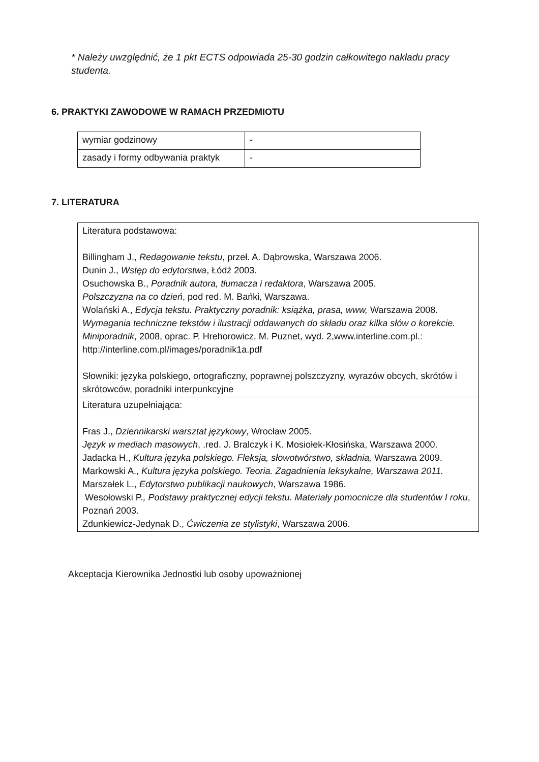* Należy uwzględnić, że 1 pkt ECTS odpowiada 25-30 godzin całkowitego nakładu pracy studenta.
6. PRAKTYKI ZAWODOWE W RAMACH PRZEDMIOTU
| wymiar godzinowy | - |
| zasady i formy odbywania praktyk | - |
7. LITERATURA
| Literatura podstawowa: Billingham J., Redagowanie tekstu , przeł. A. Dąbrowska, Warszawa 2006. Dunin J., Wstęp do edytorstwa , Łódź 2003. Osuchowska B., Poradnik autora, tłumacza i redaktora , Warszawa 2005. Polszczyzna na co dzień , pod red. M. Bańki, Warszawa. Wolański A., Edycja tekstu. Praktyczny poradnik: książka, prasa, www, Warszawa 2008. Wymagania techniczne tekstów i ilustracji oddawanych do składu oraz kilka słów o korekcie. Miniporadnik , 2008, oprac. P. Hrehorowicz, M. Puznet, wyd. 2,www.interline.com.pl.: http://interline.com.pl/images/poradnik1a.pdf Słowniki: języka polskiego, ortograficzny, poprawnej polszczyzny, wyrazów obcych, skrótów i skrótowców, poradniki interpunkcyjne |
| Literatura uzupełniająca: Fras J., Dziennikarski warsztat językowy , Wrocław 2005. Język w mediach masowych , .red. J. Bralczyk i K. Mosiołek-Kłosińska, Warszawa 2000. Jadacka H., Kultura języka polskiego. Fleksja, słowotwórstwo, składnia, Warszawa 2009. Markowski A., Kultura języka polskiego. Teoria. Zagadnienia leksykalne, Warszawa 2011. Marszałek L., Edytorstwo publikacji naukowych , Warszawa 1986. Wesołowski P. , Podstawy praktycznej edycji tekstu. Materiały pomocnicze dla studentów I roku , Poznań 2003. Zdunkiewicz-Jedynak D., Ćwiczenia ze stylistyki , Warszawa 2006. |
Akceptacja Kierownika Jednostki lub osoby upoważnionej